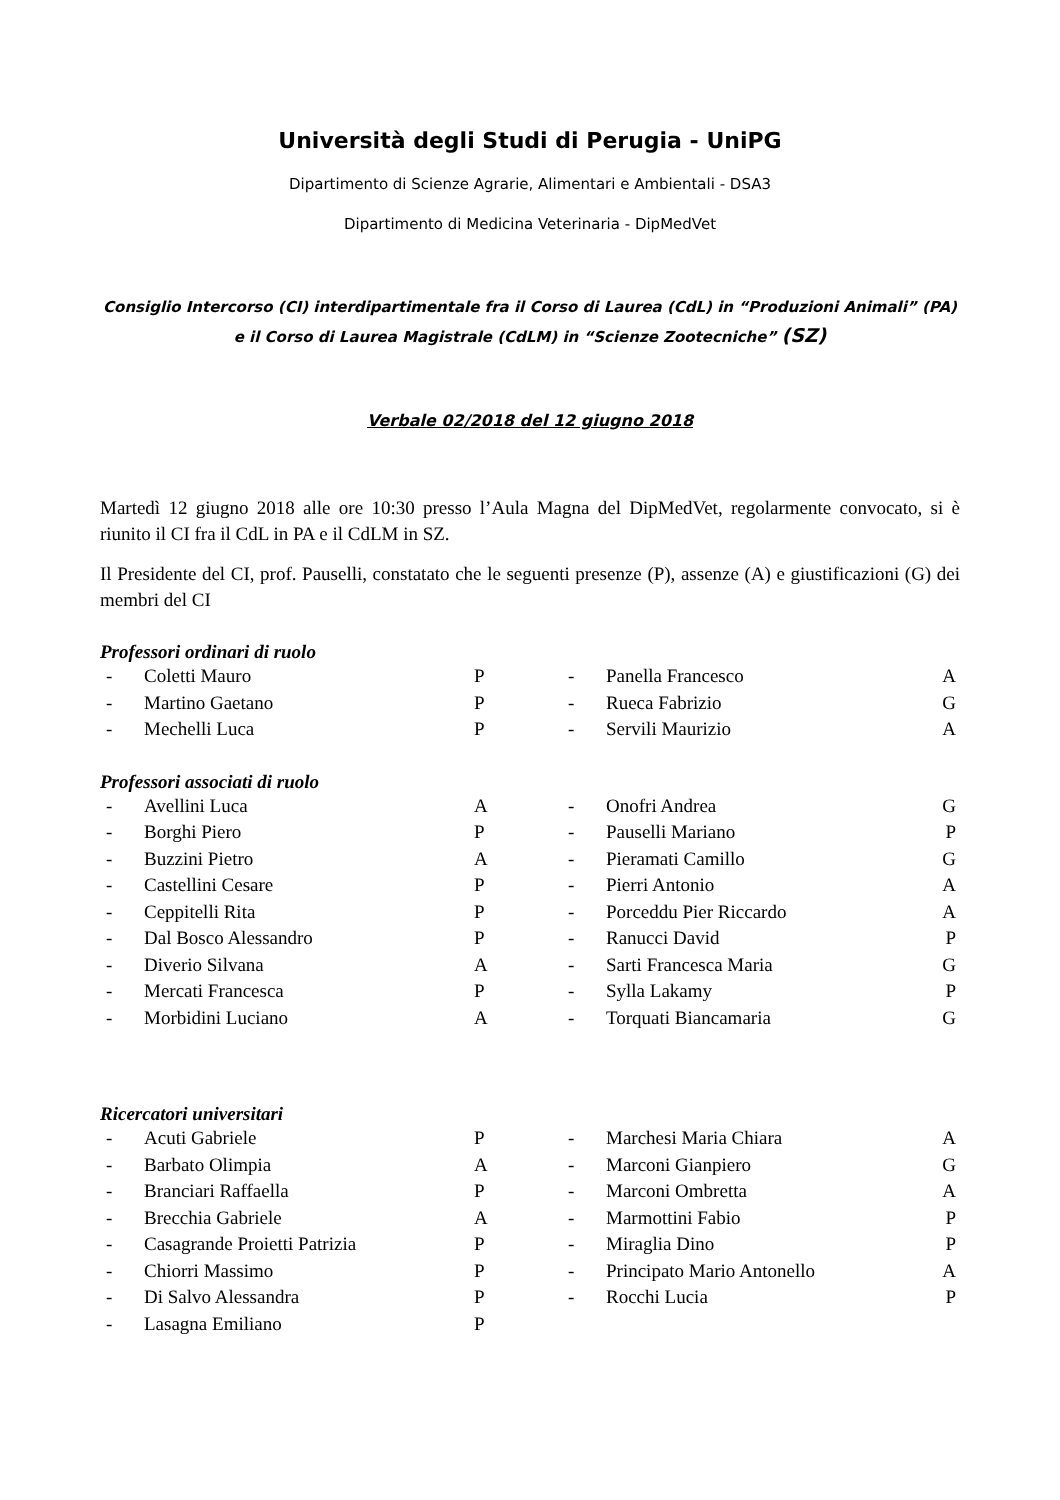Università degli Studi di Perugia - UniPG
Dipartimento di Scienze Agrarie, Alimentari e Ambientali - DSA3
Dipartimento di Medicina Veterinaria - DipMedVet
Consiglio Intercorso (CI) interdipartimentale fra il Corso di Laurea (CdL) in “Produzioni Animali” (PA) e il Corso di Laurea Magistrale (CdLM) in “Scienze Zootecniche” (SZ)
Verbale 02/2018 del 12 giugno 2018
Martedì 12 giugno 2018 alle ore 10:30 presso l’Aula Magna del DipMedVet, regolarmente convocato, si è riunito il CI fra il CdL in PA e il CdLM in SZ.
Il Presidente del CI, prof. Pauselli, constatato che le seguenti presenze (P), assenze (A) e giustificazioni (G) dei membri del CI
Professori ordinari di ruolo
| - | Coletti Mauro | P | - | Panella Francesco | A |
| - | Martino Gaetano | P | - | Rueca Fabrizio | G |
| - | Mechelli Luca | P | - | Servili Maurizio | A |
Professori associati di ruolo
| - | Avellini Luca | A | - | Onofri Andrea | G |
| - | Borghi Piero | P | - | Pauselli Mariano | P |
| - | Buzzini Pietro | A | - | Pieramati Camillo | G |
| - | Castellini Cesare | P | - | Pierri Antonio | A |
| - | Ceppitelli Rita | P | - | Porceddu Pier Riccardo | A |
| - | Dal Bosco Alessandro | P | - | Ranucci David | P |
| - | Diverio Silvana | A | - | Sarti Francesca Maria | G |
| - | Mercati Francesca | P | - | Sylla Lakamy | P |
| - | Morbidini Luciano | A | - | Torquati Biancamaria | G |
Ricercatori universitari
| - | Acuti Gabriele | P | - | Marchesi Maria Chiara | A |
| - | Barbato Olimpia | A | - | Marconi Gianpiero | G |
| - | Branciari Raffaella | P | - | Marconi Ombretta | A |
| - | Brecchia Gabriele | A | - | Marmottini Fabio | P |
| - | Casagrande Proietti Patrizia | P | - | Miraglia Dino | P |
| - | Chiorri Massimo | P | - | Principato Mario Antonello | A |
| - | Di Salvo Alessandra | P | - | Rocchi Lucia | P |
| - | Lasagna Emiliano | P | | | |